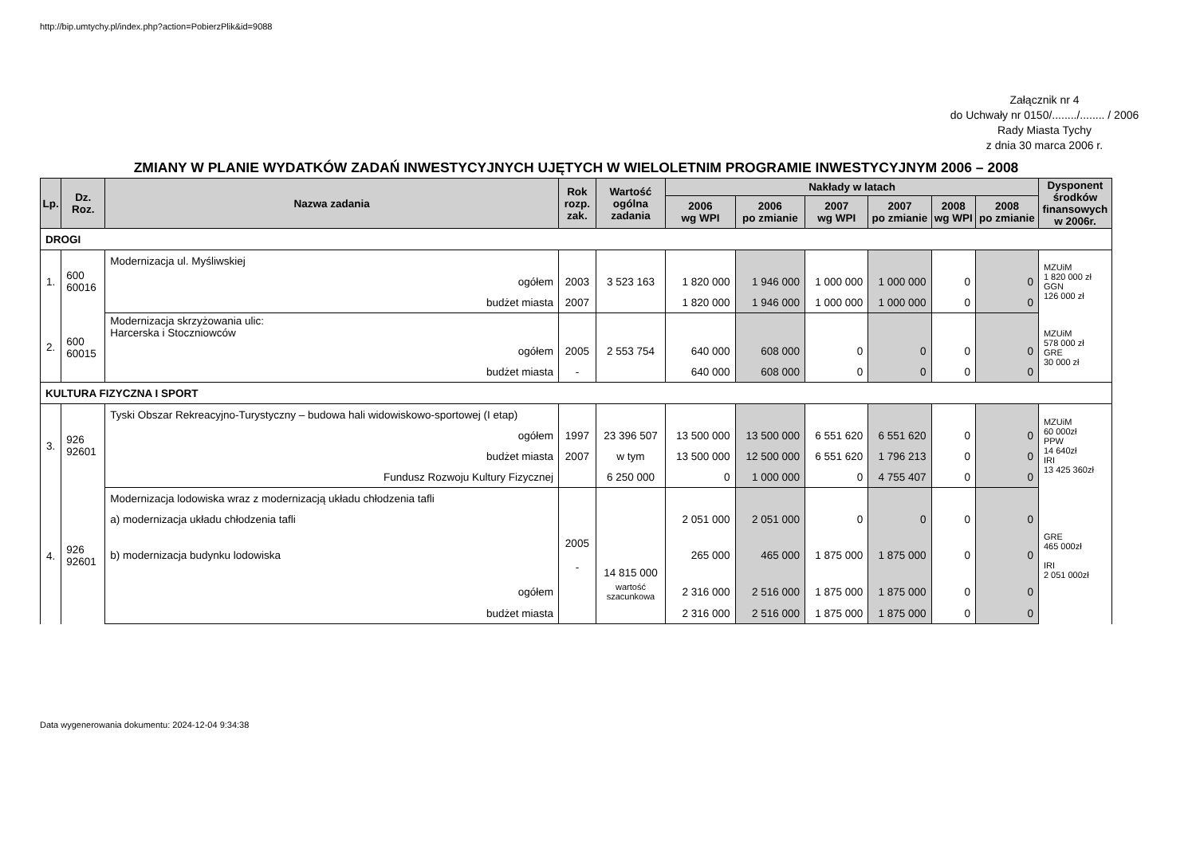http://bip.umtychy.pl/index.php?action=PobierzPlik&id=9088
Załącznik nr 4
do Uchwały nr 0150/......../........ / 2006
Rady Miasta Tychy
z dnia 30 marca 2006 r.
ZMIANY W PLANIE WYDATKÓW ZADAŃ INWESTYCYJNYCH UJĘTYCH W WIELOLETNIM PROGRAMIE INWESTYCYJNYM 2006 – 2008
| Lp. | Dz. Roz. | Nazwa zadania | Rok rozp. zak. | Wartość ogólna zadania | Nakłady w latach | | | | | | Dysponent środków finansowych w 2006r. |
| --- | --- | --- | --- | --- | --- | --- | --- | --- | --- | --- | --- |
| | | | | | 2006 wg WPI | 2006 po zmianie | 2007 wg WPI | 2007 po zmianie | 2008 wg WPI | 2008 po zmianie | |
| DROGI | | | | | | | | | | | |
| 1. | 600 60016 | Modernizacja ul. Myśliwskiej | | | | | | | | | MZUiM 1 820 000 zł GGN 126 000 zł |
| | | ogółem | 2003 | 3 523 163 | 1 820 000 | 1 946 000 | 1 000 000 | 1 000 000 | 0 | 0 | |
| | | budżet miasta | 2007 | | 1 820 000 | 1 946 000 | 1 000 000 | 1 000 000 | 0 | 0 | |
| 2. | 600 60015 | Modernizacja skrzyżowania ulic: Harcerska i Stoczniowców | | | | | | | | | MZUiM 578 000 zł GRE 30 000 zł |
| | | ogółem | 2005 | 2 553 754 | 640 000 | 608 000 | 0 | 0 | 0 | 0 | |
| | | budżet miasta | - | | 640 000 | 608 000 | 0 | 0 | 0 | 0 | |
| KULTURA FIZYCZNA I SPORT | | | | | | | | | | | |
| 3. | 926 92601 | Tyski Obszar Rekreacyjno-Turystyczny – budowa hali widowiskowo-sportowej (I etap) | | | | | | | | | MZUiM 60 000zł PPW 14 640zł IRI 13 425 360zł |
| | | ogółem | 1997 | 23 396 507 | 13 500 000 | 13 500 000 | 6 551 620 | 6 551 620 | 0 | 0 | |
| | | budżet miasta | 2007 | w tym | 13 500 000 | 12 500 000 | 6 551 620 | 1 796 213 | 0 | 0 | |
| | | Fundusz Rozwoju Kultury Fizycznej | | 6 250 000 | 0 | 1 000 000 | 0 | 4 755 407 | 0 | 0 | |
| 4. | 926 92601 | Modernizacja lodowiska wraz z modernizacją układu chłodzenia tafli | | | | | | | | | GRE 465 000zł IRI 2 051 000zł |
| | | a) modernizacja układu chłodzenia tafli | | | 2 051 000 | 2 051 000 | 0 | 0 | 0 | 0 | |
| | | b) modernizacja budynku lodowiska | 2005 - | 14 815 000 | 265 000 | 465 000 | 1 875 000 | 1 875 000 | 0 | 0 | |
| | | ogółem | | wartość szacunkowa | 2 316 000 | 2 516 000 | 1 875 000 | 1 875 000 | 0 | 0 | |
| | | budżet miasta | | | 2 316 000 | 2 516 000 | 1 875 000 | 1 875 000 | 0 | 0 | |
Data wygenerowania dokumentu: 2024-12-04 9:34:38